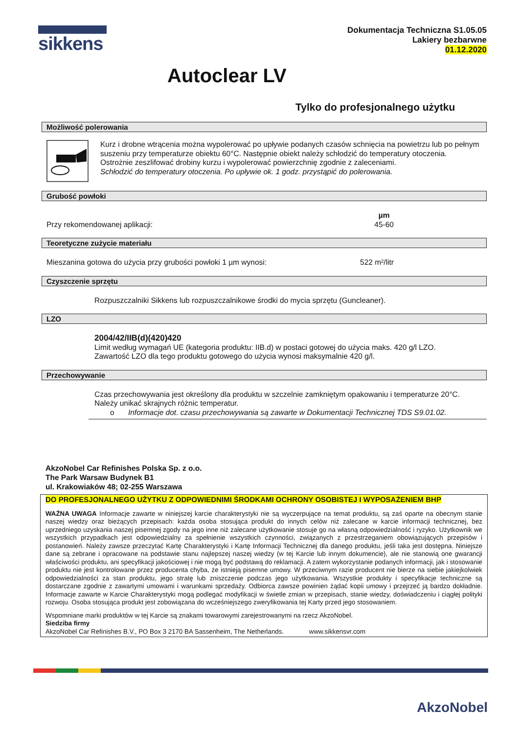sikkens
Dokumentacja Techniczna S1.05.05
Lakiery bezbarwne
01.12.2020
Autoclear LV
Tylko do profesjonalnego użytku
Możliwość polerowania
Kurz i drobne wtrącenia można wypolerować po upływie podanych czasów schnięcia na powietrzu lub po pełnym suszeniu przy temperaturze obiektu 60°C. Następnie obiekt należy schłodzić do temperatury otoczenia.
Ostrożnie zeszlifować drobiny kurzu i wypolerować powierzchnię zgodnie z zaleceniami.
Schłodzić do temperatury otoczenia. Po upływie ok. 1 godz. przystąpić do polerowania.
Grubość powłoki
Przy rekomendowanej aplikacji: µm
45-60
Teoretyczne zużycie materiału
Mieszanina gotowa do użycia przy grubości powłoki 1 µm wynosi: 522 m²/litr
Czyszczenie sprzętu
Rozpuszczalniki Sikkens lub rozpuszczalnikowe środki do mycia sprzętu (Guncleaner).
LZO
2004/42/IIB(d)(420)420
Limit według wymagań UE (kategoria produktu: IIB.d) w postaci gotowej do użycia maks. 420 g/l LZO.
Zawartość LZO dla tego produktu gotowego do użycia wynosi maksymalnie 420 g/l.
Przechowywanie
Czas przechowywania jest określony dla produktu w szczelnie zamkniętym opakowaniu i temperaturze 20°C.
Należy unikać skrajnych różnic temperatur.
o Informacje dot. czasu przechowywania są zawarte w Dokumentacji Technicznej TDS S9.01.02.
AkzoNobel Car Refinishes Polska Sp. z o.o.
The Park Warsaw Budynek B1
ul. Krakowiaków 48; 02-255 Warszawa
DO PROFESJONALNEGO UŻYTKU Z ODPOWIEDNIMI ŚRODKAMI OCHRONY OSOBISTEJ I WYPOSAŻENIEM BHP
WAŻNA UWAGA Informacje zawarte w niniejszej karcie charakterystyki nie są wyczerpujące na temat produktu, są zaś oparte na obecnym stanie naszej wiedzy oraz bieżących przepisach: każda osoba stosująca produkt do innych celów niż zalecane w karcie informacji technicznej, bez uprzedniego uzyskania naszej pisemnej zgody na jego inne niż zalecane użytkowanie stosuje go na własną odpowiedzialność i ryzyko. Użytkownik we wszystkich przypadkach jest odpowiedzialny za spełnienie wszystkich czynności, związanych z przestrzeganiem obowiązujących przepisów i postanowień. Należy zawsze przeczytać Kartę Charakterystyki i Kartę Informacji Technicznej dla danego produktu, jeśli taka jest dostępna. Niniejsze dane są zebrane i opracowane na podstawie stanu najlepszej naszej wiedzy (w tej Karcie lub innym dokumencie), ale nie stanowią one gwarancji właściwości produktu, ani specyfikacji jakościowej i nie mogą być podstawą do reklamacji. A zatem wykorzystanie podanych informacji, jak i stosowanie produktu nie jest kontrolowane przez producenta chyba, że istnieją pisemne umowy. W przeciwnym razie producent nie bierze na siebie jakiejkolwiek odpowiedzialności za stan produktu, jego stratę lub zniszczenie podczas jego użytkowania. Wszystkie produkty i specyfikacje techniczne są dostarczane zgodnie z zawartymi umowami i warunkami sprzedaży. Odbiorca zawsze powinien żądać kopii umowy i przejrzeć ją bardzo dokładnie. Informacje zawarte w Karcie Charakterystyki mogą podlegać modyfikacji w świetle zmian w przepisach, stanie wiedzy, doświadczeniu i ciągłej polityki rozwoju. Osoba stosująca produkt jest zobowiązana do wcześniejszego zweryfikowania tej Karty przed jego stosowaniem.
Wspomniane marki produktów w tej Karcie są znakami towarowymi zarejestrowanymi na rzecz AkzoNobel.
Siedziba firmy
AkzoNobel Car Refinishes B.V., PO Box 3 2170 BA Sassenheim, The Netherlands. www.sikkensvr.com
AkzoNobel